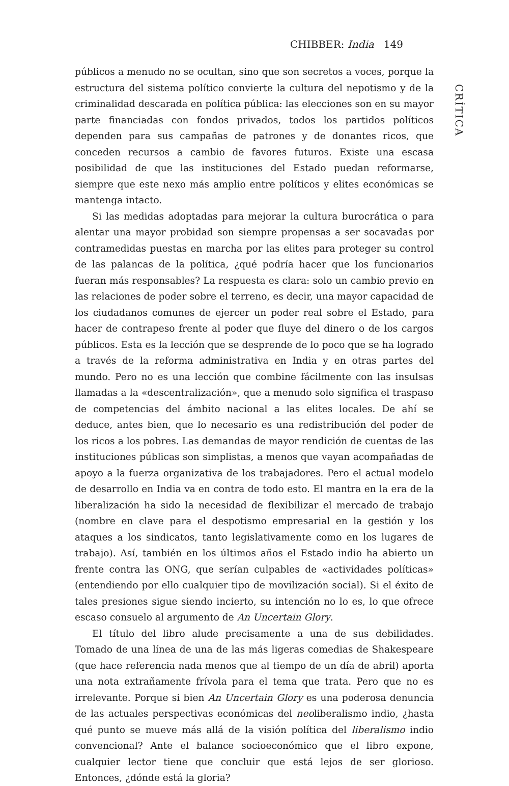CHIBBER: India 149
CRÍTICA
públicos a menudo no se ocultan, sino que son secretos a voces, porque la estructura del sistema político convierte la cultura del nepotismo y de la criminalidad descarada en política pública: las elecciones son en su mayor parte financiadas con fondos privados, todos los partidos políticos dependen para sus campañas de patrones y de donantes ricos, que conceden recursos a cambio de favores futuros. Existe una escasa posibilidad de que las instituciones del Estado puedan reformarse, siempre que este nexo más amplio entre políticos y elites económicas se mantenga intacto.
Si las medidas adoptadas para mejorar la cultura burocrática o para alentar una mayor probidad son siempre propensas a ser socavadas por contramedidas puestas en marcha por las elites para proteger su control de las palancas de la política, ¿qué podría hacer que los funcionarios fueran más responsables? La respuesta es clara: solo un cambio previo en las relaciones de poder sobre el terreno, es decir, una mayor capacidad de los ciudadanos comunes de ejercer un poder real sobre el Estado, para hacer de contrapeso frente al poder que fluye del dinero o de los cargos públicos. Esta es la lección que se desprende de lo poco que se ha logrado a través de la reforma administrativa en India y en otras partes del mundo. Pero no es una lección que combine fácilmente con las insulsas llamadas a la «descentralización», que a menudo solo significa el traspaso de competencias del ámbito nacional a las elites locales. De ahí se deduce, antes bien, que lo necesario es una redistribución del poder de los ricos a los pobres. Las demandas de mayor rendición de cuentas de las instituciones públicas son simplistas, a menos que vayan acompañadas de apoyo a la fuerza organizativa de los trabajadores. Pero el actual modelo de desarrollo en India va en contra de todo esto. El mantra en la era de la liberalización ha sido la necesidad de flexibilizar el mercado de trabajo (nombre en clave para el despotismo empresarial en la gestión y los ataques a los sindicatos, tanto legislativamente como en los lugares de trabajo). Así, también en los últimos años el Estado indio ha abierto un frente contra las ONG, que serían culpables de «actividades políticas» (entendiendo por ello cualquier tipo de movilización social). Si el éxito de tales presiones sigue siendo incierto, su intención no lo es, lo que ofrece escaso consuelo al argumento de An Uncertain Glory.
El título del libro alude precisamente a una de sus debilidades. Tomado de una línea de una de las más ligeras comedias de Shakespeare (que hace referencia nada menos que al tiempo de un día de abril) aporta una nota extrañamente frívola para el tema que trata. Pero que no es irrelevante. Porque si bien An Uncertain Glory es una poderosa denuncia de las actuales perspectivas económicas del neoliberalismo indio, ¿hasta qué punto se mueve más allá de la visión política del liberalismo indio convencional? Ante el balance socioeconómico que el libro expone, cualquier lector tiene que concluir que está lejos de ser glorioso. Entonces, ¿dónde está la gloria?